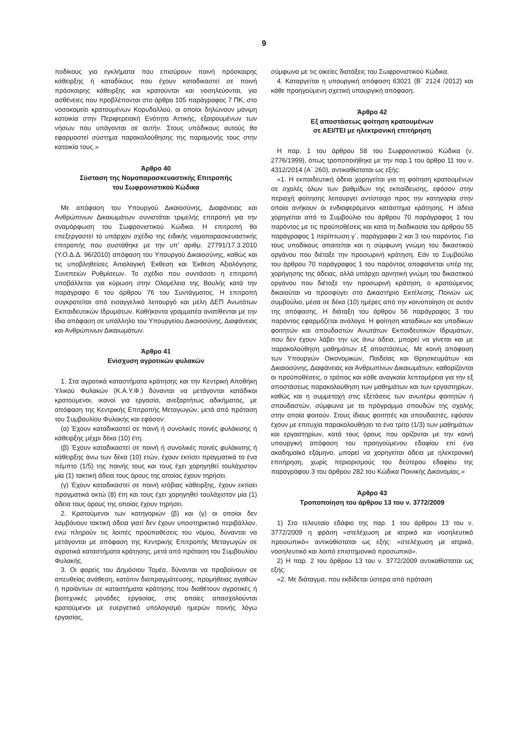9
ποδίκους για εγκλήματα που επισύρουν ποινή πρόσκαιρης κάθειρξης ή καταδίκους που έχουν καταδικαστεί σε ποινή πρόσκαιρης κάθειρξης και κρατούνται και νοσηλεύονται, για ασθένειες που προβλέπονται στο άρθρο 105 παράγραφος 7 ΠΚ, στο νοσοκομείο κρατουμένων Κορυδαλλού, οι οποίοι δηλώνουν μόνιμη κατοικία στην Περιφερειακή Ενότητα Αττικής, εξαιρουμένων των νήσων που υπάγονται σε αυτήν. Στους υπόδικους αυτούς θα εφαρμοστεί σύστημα παρακολούθησης της παραμονής τους στην κατοικία τους.»
Άρθρο 40
Σύσταση της Νομοπαρασκευαστικής Επιτροπής
του Σωφρονιστικού Κώδικα
Με απόφαση του Υπουργού Δικαιοσύνης, Διαφάνειας και Ανθρώπινων Δικαιωμάτων συνιστάται τριμελής επιτροπή για την αναμόρφωση του Σωφρονιστικού Κώδικα. Η επιτροπή θα επεξεργαστεί το υπάρχον σχέδιο της ειδικής νομοπαρασκευαστικής επιτροπής που συστάθηκε με την υπ' αριθμ. 27791/17.3.2010 (Υ.Ο.Δ.Δ. 96/2010) απόφαση του Υπουργού Δικαιοσύνης, καθώς και τις υποβληθείσες Αιτιολογική Έκθεση και Έκθεση Αξιολόγησης Συνεπειών Ρυθμίσεων. Το σχέδιο που συντάσσει η επιτροπή υποβάλλεται για κύρωση στην Ολομέλεια της Βουλής κατά την παράγραφο 6 του άρθρου 76 του Συντάγματος. Η επιτροπή συγκροτείται από εισαγγελικό λειτουργό και μέλη ΔΕΠ Ανωτάτων Εκπαιδευτικών Ιδρυμάτων. Καθήκοντα γραμματέα ανατίθενται με την ίδια απόφαση σε υπάλληλο του Υπουργείου Δικαιοσύνης, Διαφάνειας και Ανθρώπινων Δικαιωμάτων.
Άρθρο 41
Ενίσχυση αγροτικών φυλακών
1. Στα αγροτικά καταστήματα κράτησης και την Κεντρική Αποθήκη Υλικού Φυλακών (Κ.Α.Υ.Φ.) δύνανται να μετάγονται κατάδικοι κρατούμενοι, ικανοί για εργασία, ανεξαρτήτως αδικήματος, με απόφαση της Κεντρικής Επιτροπής Μεταγωγών, μετά από πρόταση του Συμβουλίου Φυλακής και εφόσον:
(α) Έχουν καταδικαστεί σε ποινή ή συνολικές ποινές φυλάκισης ή κάθειρξης μέχρι δέκα (10) έτη.
(β) Έχουν καταδικαστεί σε ποινή ή συνολικές ποινές φυλάκισης ή κάθειρξης άνω των δέκα (10) ετών, έχουν εκτίσει πραγματικά το ένα πέμπτο (1/5) της ποινής τους και τους έχει χορηγηθεί τουλάχιστον μία (1) τακτική άδεια τους όρους της οποίας έχουν τηρήσει.
(γ) Έχουν καταδικαστεί σε ποινή ισόβιας κάθειρξης, έχουν εκτίσει πραγματικά οκτώ (8) έτη και τους έχει χορηγηθεί τουλάχιστον μία (1) άδεια τους όρους της οποίας έχουν τηρήσει.
2. Κρατούμενοι των κατηγοριών (β) και (γ) οι οποίοι δεν λαμβάνουν τακτική άδεια γιατί δεν έχουν υποστηρικτικό περιβάλλον, ενώ πληρούν τις λοιπές προϋποθέσεις του νόμου, δύνανται να μετάγονται με απόφαση της Κεντρικής Επιτροπής Μεταγωγών σε αγροτικά καταστήματα κράτησης, μετά από πρόταση του Συμβουλίου Φυλακής.
3. Οι φορείς του Δημόσιου Τομέα, δύνανται να προβαίνουν σε απευθείας ανάθεση, κατόπιν διαπραγμάτευσης, προμήθειας αγαθών ή προϊόντων σε καταστήματα κράτησης που διαθέτουν αγροτικές ή βιοτεχνικές μονάδες εργασίας, στις οποίες απασχολούνται κρατούμενοι με ευεργετικό υπολογισμό ημερών ποινής λόγω εργασίας,
σύμφωνα με τις οικείες διατάξεις του Σωφρονιστικού Κώδικα.
4. Καταργείται η υπουργική απόφαση 63021 (Β΄ 2124 /2012) και κάθε προηγούμενη σχετική υπουργική απόφαση.
Άρθρο 42
Εξ αποστάσεως φοίτηση κρατουμένων
σε ΑΕΙ/ΤΕΙ με ηλεκτρονική επιτήρηση
Η παρ. 1 του άρθρου 58 του Σωφρονιστικού Κώδικα (ν. 2776/1999), όπως τροποποιήθηκε με την παρ.1 του άρθρο 11 του ν. 4312/2014 (Α΄ 260), αντικαθίσταται ως εξής:
«1. Η εκπαιδευτική άδεια χορηγείται για τη φοίτηση κρατουμένων σε σχολές όλων των βαθμίδων της εκπαίδευσης, εφόσον στην περιοχή φοίτησης λειτουργεί αντίστοιχο προς την κατηγορία στην οποία ανήκουν οι ενδιαφερόμενοι κατάστημα κράτησης. Η άδεια χορηγείται από το Συμβούλιο του άρθρου 70 παράγραφος 1 του παρόντος με τις προϋποθέσεις και κατά τη διαδικασία του άρθρου 55 παράγραφος 1 περίπτωση γ΄, παράγραφοι 2 και 3 του παρόντος. Για τους υποδίκους απαιτείται και η σύμφωνη γνώμη του δικαστικού οργάνου που διέταξε την προσωρινή κράτηση. Εάν το Συμβούλιο του άρθρου 70 παράγραφος 1 του παρόντος αποφαίνεται υπέρ της χορήγησης της άδειας, αλλά υπάρχει αρνητική γνώμη του δικαστικού οργάνου που διέταξε την προσωρινή κράτηση, ο κρατούμενος δικαιούται να προσφύγει στο Δικαστήριο Εκτέλεσης Ποινών ως συμβούλιο, μέσα σε δέκα (10) ημέρες από την κοινοποίηση σε αυτόν της απόφασης. Η διάταξη του άρθρου 56 παράγραφος 3 του παρόντος εφαρμόζεται ανάλογα. Η φοίτηση καταδίκων και υποδίκων φοιτητών και σπουδαστών Ανωτάτων Εκπαιδευτικών Ιδρυμάτων, που δεν έχουν λάβει την ως άνω άδεια, μπορεί να γίνεται και με παρακολούθηση μαθημάτων εξ αποστάσεως. Με κοινή απόφαση των Υπουργών Οικονομικών, Παιδείας και Θρησκευμάτων και Δικαιοσύνης, Διαφάνειας και Ανθρωπίνων Δικαιωμάτων, καθορίζονται οι προϋποθέσεις, ο τρόπος και κάθε αναγκαία λεπτομέρεια για την εξ αποστάσεως παρακολούθηση των μαθημάτων και των εργαστηρίων, καθώς και η συμμετοχή στις εξετάσεις των ανωτέρω φοιτητών ή σπουδαστών, σύμφωνα με το πρόγραμμα σπουδών της σχολής στην οποία φοιτούν. Στους ίδιους φοιτητές και σπουδαστές, εφόσον έχουν με επιτυχία παρακολουθήσει το ένα τρίτο (1/3) των μαθημάτων και εργαστηρίων, κατά τους όρους που ορίζονται με την κοινή υπουργική απόφαση του προηγούμενου εδαφίου επί ένα ακαδημαϊκό εξάμηνο, μπορεί να χορηγείται άδεια με ηλεκτρονική επιτήρηση, χωρίς περιορισμούς του δεύτερου εδαφίου της παραγράφου 3 του άρθρου 282 του Κώδικα Ποινικής Δικονομίας.»
Άρθρο 43
Τροποποίηση του άρθρου 13 του ν. 3772/2009
1) Στο τελευταίο εδάφιο της παρ. 1 του άρθρου 13 του ν. 3772/2009 η φράση «στελέχωση με ιατρικό και νοσηλευτικό προσωπικό» αντικαθίσταται ως εξής: «στελέχωση με ιατρικό, νοσηλευτικό και λοιπό επιστημονικό προσωπικό».
2) Η παρ. 2 του άρθρου 13 του ν. 3772/2009 αντικαθίσταται ως εξής:
«2. Με διάταγμα, που εκδίδεται ύστερα από πρόταση